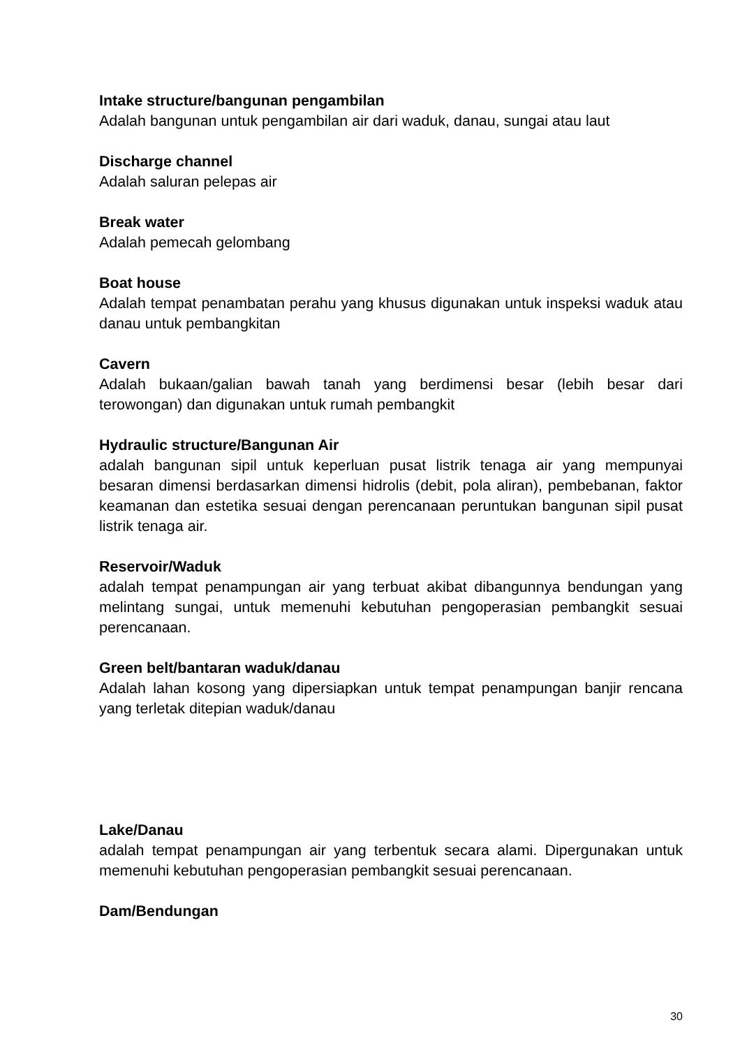Intake structure/bangunan pengambilan
Adalah bangunan untuk pengambilan air dari waduk, danau, sungai atau laut
Discharge channel
Adalah saluran pelepas air
Break water
Adalah pemecah gelombang
Boat house
Adalah tempat penambatan perahu yang khusus digunakan untuk inspeksi waduk atau danau untuk pembangkitan
Cavern
Adalah bukaan/galian bawah tanah yang berdimensi besar (lebih besar dari terowongan) dan digunakan untuk rumah pembangkit
Hydraulic structure/Bangunan Air
adalah bangunan sipil untuk keperluan pusat listrik tenaga air yang mempunyai besaran dimensi berdasarkan dimensi hidrolis (debit, pola aliran), pembebanan, faktor keamanan dan estetika sesuai dengan perencanaan peruntukan bangunan sipil pusat listrik tenaga air.
Reservoir/Waduk
adalah tempat penampungan air yang terbuat akibat dibangunnya bendungan yang melintang sungai, untuk memenuhi kebutuhan pengoperasian pembangkit sesuai perencanaan.
Green belt/bantaran waduk/danau
Adalah lahan kosong yang dipersiapkan untuk tempat penampungan banjir rencana yang terletak ditepian waduk/danau
Lake/Danau
adalah tempat penampungan air yang terbentuk secara alami. Dipergunakan untuk memenuhi kebutuhan pengoperasian pembangkit sesuai perencanaan.
Dam/Bendungan
30